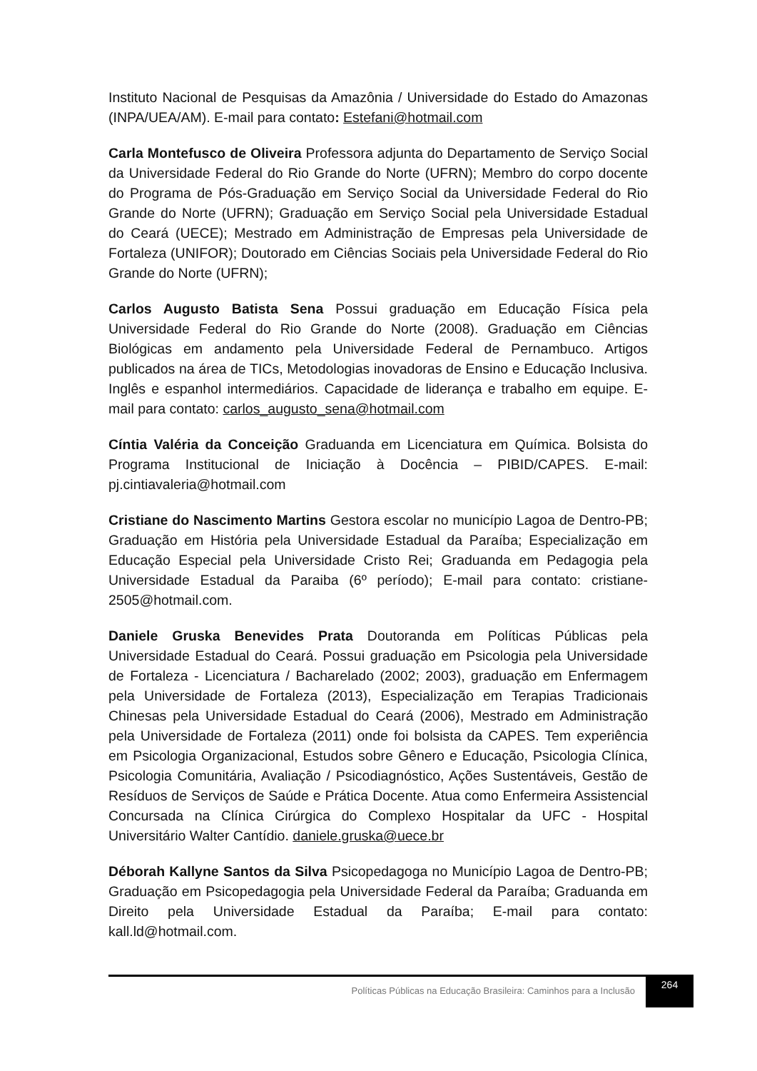Instituto Nacional de Pesquisas da Amazônia / Universidade do Estado do Amazonas (INPA/UEA/AM). E-mail para contato: Estefani@hotmail.com
Carla Montefusco de Oliveira Professora adjunta do Departamento de Serviço Social da Universidade Federal do Rio Grande do Norte (UFRN); Membro do corpo docente do Programa de Pós-Graduação em Serviço Social da Universidade Federal do Rio Grande do Norte (UFRN); Graduação em Serviço Social pela Universidade Estadual do Ceará (UECE); Mestrado em Administração de Empresas pela Universidade de Fortaleza (UNIFOR); Doutorado em Ciências Sociais pela Universidade Federal do Rio Grande do Norte (UFRN);
Carlos Augusto Batista Sena Possui graduação em Educação Física pela Universidade Federal do Rio Grande do Norte (2008). Graduação em Ciências Biológicas em andamento pela Universidade Federal de Pernambuco. Artigos publicados na área de TICs, Metodologias inovadoras de Ensino e Educação Inclusiva. Inglês e espanhol intermediários. Capacidade de liderança e trabalho em equipe. E-mail para contato: carlos_augusto_sena@hotmail.com
Cíntia Valéria da Conceição Graduanda em Licenciatura em Química. Bolsista do Programa Institucional de Iniciação à Docência – PIBID/CAPES. E-mail: pj.cintiavaleria@hotmail.com
Cristiane do Nascimento Martins Gestora escolar no município Lagoa de Dentro-PB; Graduação em História pela Universidade Estadual da Paraíba; Especialização em Educação Especial pela Universidade Cristo Rei; Graduanda em Pedagogia pela Universidade Estadual da Paraiba (6º período); E-mail para contato: cristiane-2505@hotmail.com.
Daniele Gruska Benevides Prata Doutoranda em Políticas Públicas pela Universidade Estadual do Ceará. Possui graduação em Psicologia pela Universidade de Fortaleza - Licenciatura / Bacharelado (2002; 2003), graduação em Enfermagem pela Universidade de Fortaleza (2013), Especialização em Terapias Tradicionais Chinesas pela Universidade Estadual do Ceará (2006), Mestrado em Administração pela Universidade de Fortaleza (2011) onde foi bolsista da CAPES. Tem experiência em Psicologia Organizacional, Estudos sobre Gênero e Educação, Psicologia Clínica, Psicologia Comunitária, Avaliação / Psicodiagnóstico, Ações Sustentáveis, Gestão de Resíduos de Serviços de Saúde e Prática Docente. Atua como Enfermeira Assistencial Concursada na Clínica Cirúrgica do Complexo Hospitalar da UFC - Hospital Universitário Walter Cantídio. daniele.gruska@uece.br
Déborah Kallyne Santos da Silva Psicopedagoga no Município Lagoa de Dentro-PB; Graduação em Psicopedagogia pela Universidade Federal da Paraíba; Graduanda em Direito pela Universidade Estadual da Paraíba; E-mail para contato: kall.ld@hotmail.com.
Políticas Públicas na Educação Brasileira: Caminhos para a Inclusão
264